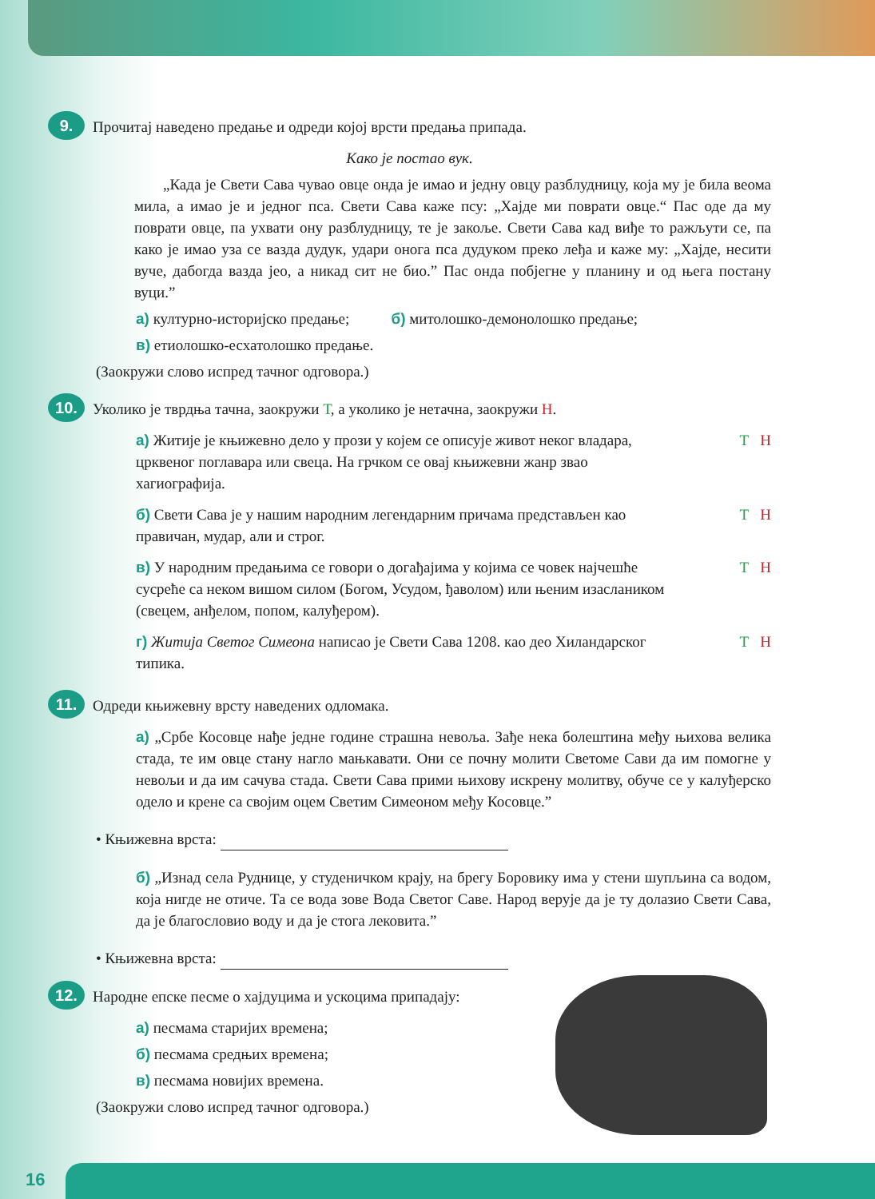9.
Прочитај наведено предање и одреди којој врсти предања припада.
Како је постао вук.
„Када је Свети Сава чувао овце онда је имао и једну овцу разблудницу, која му је била веома мила, а имао је и једног пса. Свети Сава каже псу: „Хајде ми поврати овце.“ Пас оде да му поврати овце, па ухвати ону разблудницу, те је закоље. Свети Сава кад виђе то ражљути се, па како је имао уза се вазда дудук, удари онога пса дудуком преко леђа и каже му: „Хајде, несити вуче, дабогда вазда јео, а никад сит не био.” Пас онда побјегне у планину и од њега постану вуци.”
а) културно-историјско предање; б) митолошко-демонолошко предање;
в) етиолошко-есхатолошко предање.
(Заокружи слово испред тачног одговора.)
10.
Уколико је тврдња тачна, заокружи Т, а уколико је нетачна, заокружи Н.
а) Житије је књижевно дело у прози у којем се описује живот неког владара, црквеног поглавара или свеца. На грчком се овај књижевни жанр звао хагиографија.
Т Н
б) Свети Сава је у нашим народним легендарним причама представљен као правичан, мудар, али и строг.
Т Н
в) У народним предањима се говори о догађајима у којима се човек најчешће сусреће са неком вишом силом (Богом, Усудом, ђаволом) или њеним изаслаником (свецем, анђелом, попом, калуђером).
Т Н
г) Житија Светог Симеона написао је Свети Сава 1208. као део Хиландарског типика.
Т Н
11.
Одреди књижевну врсту наведених одломака.
а) „Србе Косовце нађе једне године страшна невоља. Зађе нека болештина међу њихова велика стада, те им овце стану нагло мањкавати. Они се почну молити Светоме Сави да им помогне у невољи и да им сачува стада. Свети Сава прими њихову искрену молитву, обуче се у калуђерско одело и крене са својим оцем Светим Симеоном међу Косовце.”
• Књижевна врста:
б) „Изнад села Руднице, у студеничком крају, на брегу Боровику има у стени шупљина са водом, која нигде не отиче. Та се вода зове Вода Светог Саве. Народ верује да је ту долазио Свети Сава, да је благословио воду и да је стога лековита.”
• Књижевна врста:
12.
Народне епске песме о хајдуцима и ускоцима припадају:
а) песмама старијих времена;
б) песмама средњих времена;
в) песмама новијих времена.
(Заокружи слово испред тачног одговора.)
16